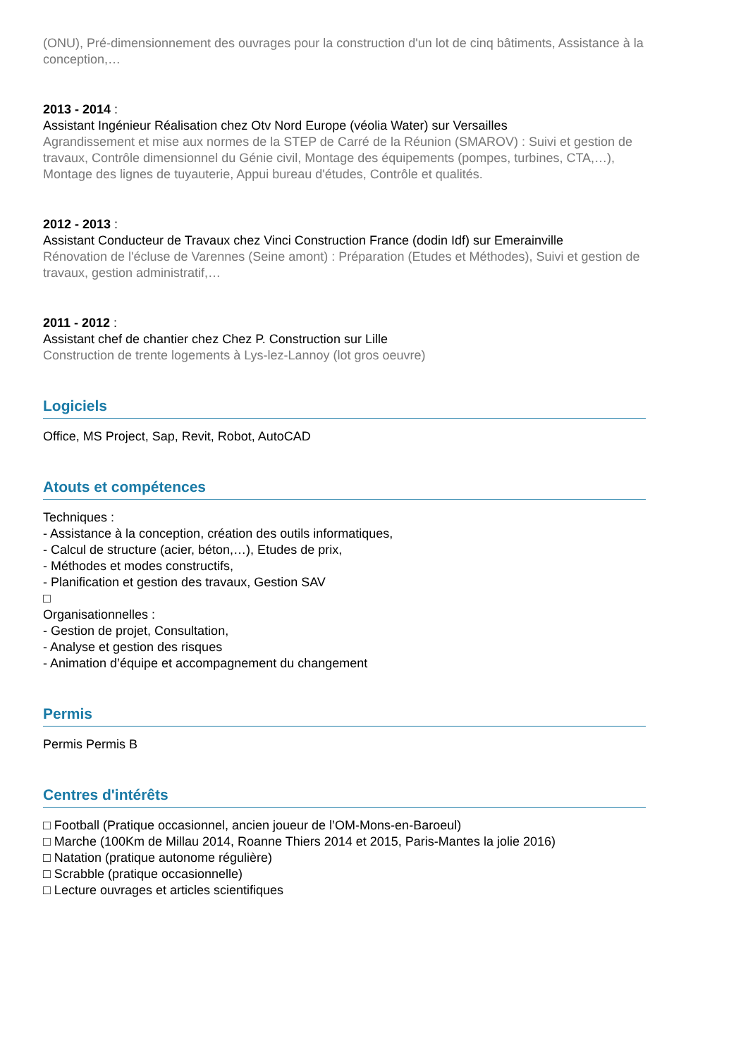(ONU), Pré-dimensionnement des ouvrages pour la construction d'un lot de cinq bâtiments, Assistance à la conception,…
2013 - 2014 :
Assistant Ingénieur Réalisation chez Otv Nord Europe (véolia Water) sur Versailles
Agrandissement et mise aux normes de la STEP de Carré de la Réunion (SMAROV) : Suivi et gestion de travaux, Contrôle dimensionnel du Génie civil, Montage des équipements (pompes, turbines, CTA,…), Montage des lignes de tuyauterie, Appui bureau d'études, Contrôle et qualités.
2012 - 2013 :
Assistant Conducteur de Travaux chez Vinci Construction France (dodin Idf) sur Emerainville
Rénovation de l'écluse de Varennes (Seine amont) : Préparation (Etudes et Méthodes), Suivi et gestion de travaux, gestion administratif,…
2011 - 2012 :
Assistant chef de chantier chez Chez P. Construction sur Lille
Construction de trente logements à Lys-lez-Lannoy (lot gros oeuvre)
Logiciels
Office, MS Project, Sap, Revit, Robot, AutoCAD
Atouts et compétences
Techniques :
- Assistance à la conception, création des outils informatiques,
- Calcul de structure (acier, béton,…), Etudes de prix,
- Méthodes et modes constructifs,
- Planification et gestion des travaux, Gestion SAV
□
Organisationnelles :
- Gestion de projet, Consultation,
- Analyse et gestion des risques
- Animation d’équipe et accompagnement du changement
Permis
Permis Permis B
Centres d'intérêts
□ Football (Pratique occasionnel, ancien joueur de l’OM-Mons-en-Baroeul)
□ Marche (100Km de Millau 2014, Roanne Thiers 2014 et 2015, Paris-Mantes la jolie 2016)
□ Natation (pratique autonome régulière)
□ Scrabble (pratique occasionnelle)
□ Lecture ouvrages et articles scientifiques